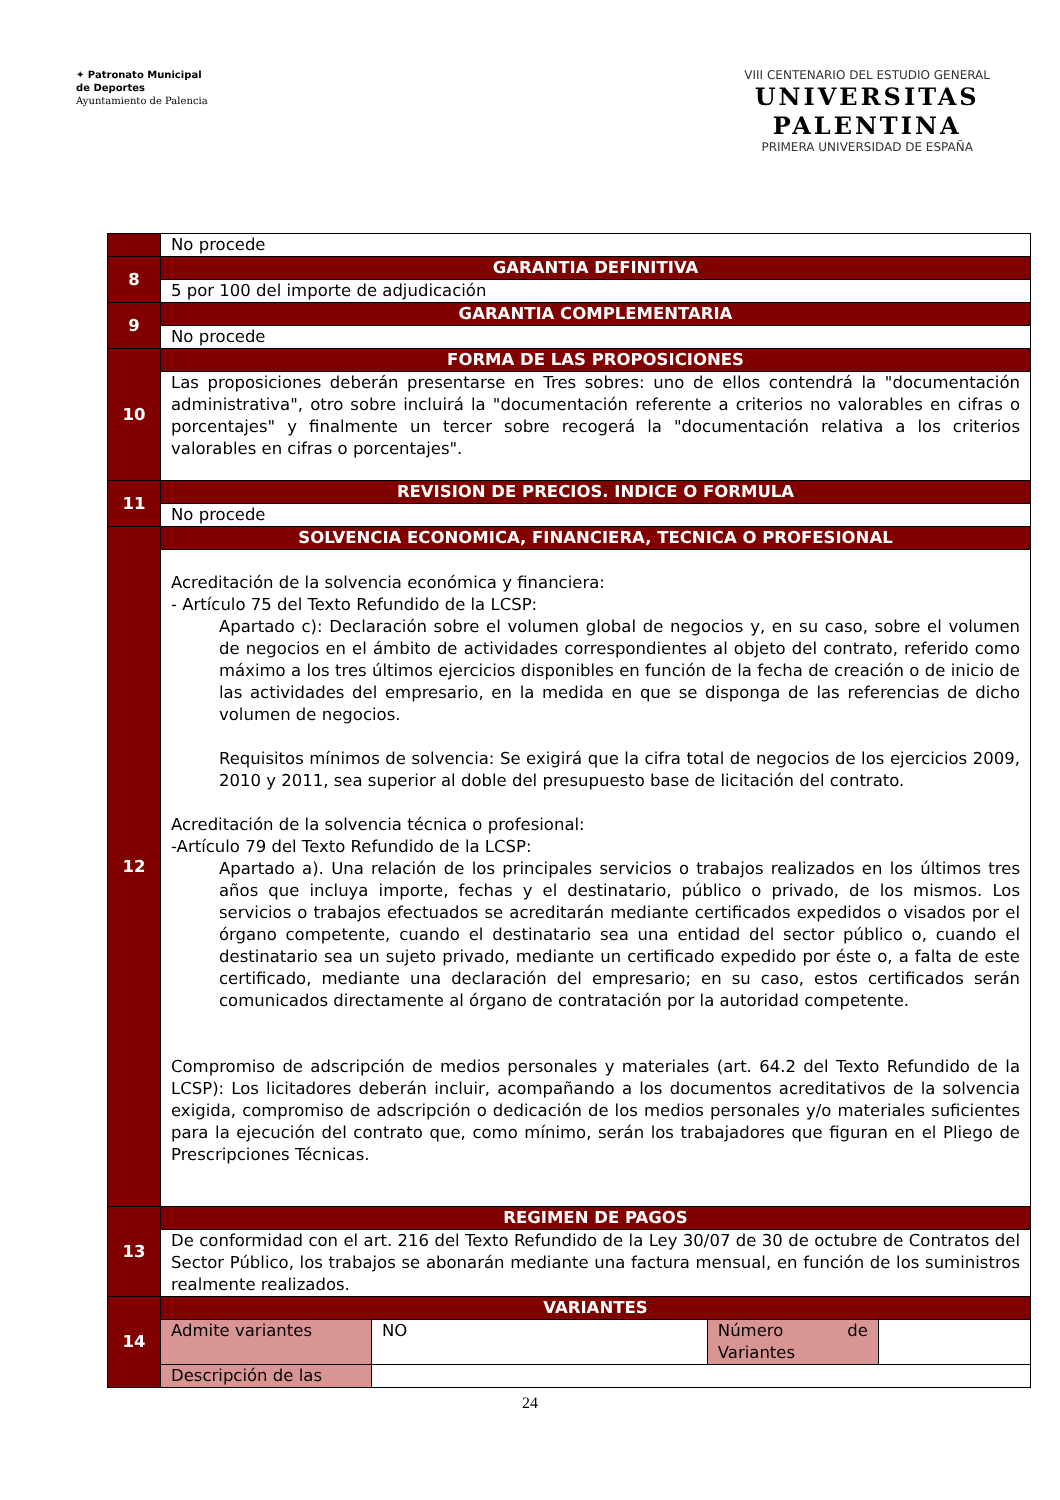✦ Patronato Municipal
de Deportes
Ayuntamiento de Palencia
VIII CENTENARIO DEL ESTUDIO GENERAL
UNIVERSITAS
PALENTINA
PRIMERA UNIVERSIDAD DE ESPAÑA
| | No procede | | | |
| 8 | GARANTIA DEFINITIVA | | | |
| | 5 por 100 del importe de adjudicación | | | |
| 9 | GARANTIA COMPLEMENTARIA | | | |
| | No procede | | | |
| 10 | FORMA DE LAS PROPOSICIONES | | | |
| | Las proposiciones deberán presentarse en Tres sobres: uno de ellos contendrá la "documentación administrativa", otro sobre incluirá la "documentación referente a criterios no valorables en cifras o porcentajes" y finalmente un tercer sobre recogerá la "documentación relativa a los criterios valorables en cifras o porcentajes". | | | |
| 11 | REVISION DE PRECIOS. INDICE O FORMULA | | | |
| | No procede | | | |
| 12 | SOLVENCIA ECONOMICA, FINANCIERA, TECNICA O PROFESIONAL | | | |
| | Acreditación de la solvencia económica y financiera: - Artículo 75 del Texto Refundido de la LCSP: Apartado c): Declaración sobre el volumen global de negocios y, en su caso, sobre el volumen de negocios en el ámbito de actividades correspondientes al objeto del contrato, referido como máximo a los tres últimos ejercicios disponibles en función de la fecha de creación o de inicio de las actividades del empresario, en la medida en que se disponga de las referencias de dicho volumen de negocios. Requisitos mínimos de solvencia: Se exigirá que la cifra total de negocios de los ejercicios 2009, 2010 y 2011, sea superior al doble del presupuesto base de licitación del contrato. Acreditación de la solvencia técnica o profesional: -Artículo 79 del Texto Refundido de la LCSP: Apartado a). Una relación de los principales servicios o trabajos realizados en los últimos tres años que incluya importe, fechas y el destinatario, público o privado, de los mismos. Los servicios o trabajos efectuados se acreditarán mediante certificados expedidos o visados por el órgano competente, cuando el destinatario sea una entidad del sector público o, cuando el destinatario sea un sujeto privado, mediante un certificado expedido por éste o, a falta de este certificado, mediante una declaración del empresario; en su caso, estos certificados serán comunicados directamente al órgano de contratación por la autoridad competente. Compromiso de adscripción de medios personales y materiales (art. 64.2 del Texto Refundido de la LCSP): Los licitadores deberán incluir, acompañando a los documentos acreditativos de la solvencia exigida, compromiso de adscripción o dedicación de los medios personales y/o materiales suficientes para la ejecución del contrato que, como mínimo, serán los trabajadores que figuran en el Pliego de Prescripciones Técnicas. | | | |
| 13 | REGIMEN DE PAGOS | | | |
| | De conformidad con el art. 216 del Texto Refundido de la Ley 30/07 de 30 de octubre de Contratos del Sector Público, los trabajos se abonarán mediante una factura mensual, en función de los suministros realmente realizados. | | | |
| 14 | VARIANTES | | | |
| | Admite variantes | NO | Número de Variantes | |
| | Descripción de las | | | |
24